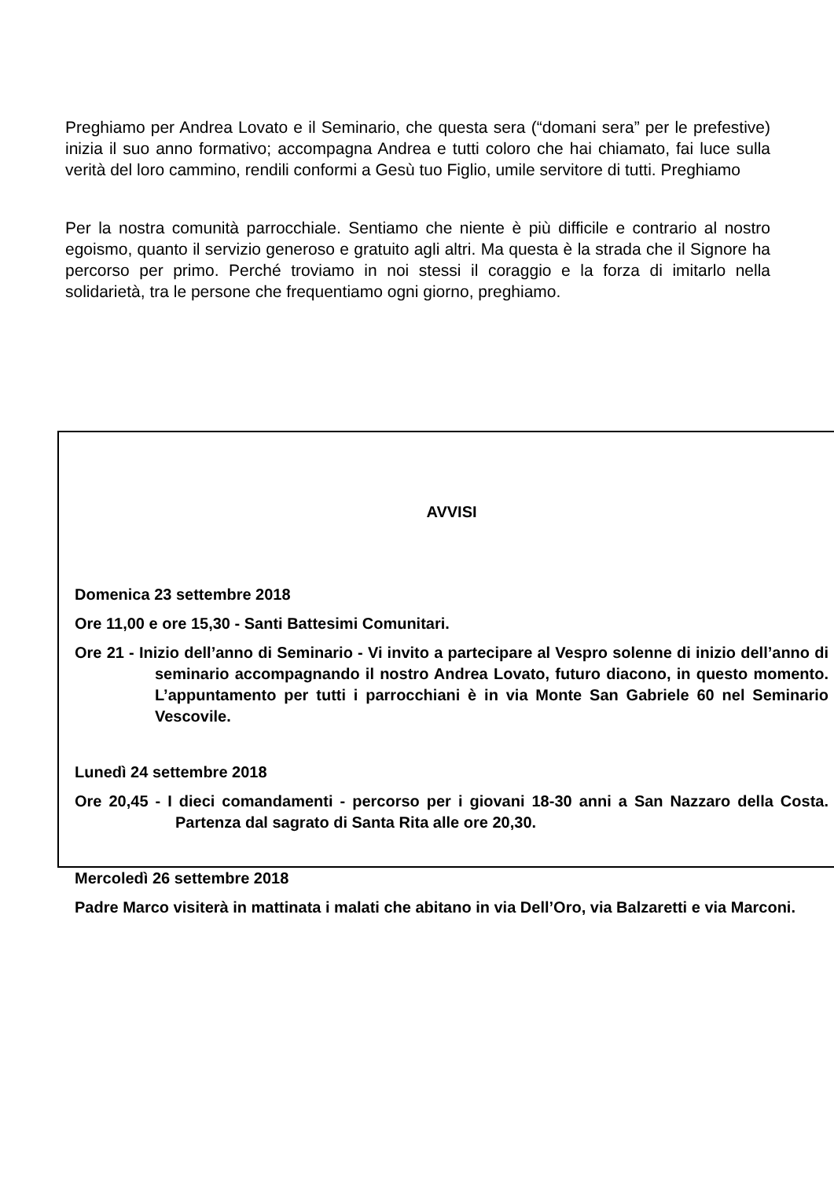Preghiamo per Andrea Lovato e il Seminario, che questa sera (“domani sera” per le prefestive) inizia il suo anno formativo; accompagna Andrea e tutti coloro che hai chiamato, fai luce sulla verità del loro cammino, rendili conformi a Gesù tuo Figlio, umile servitore di tutti. Preghiamo
Per la nostra comunità parrocchiale. Sentiamo che niente è più difficile e contrario al nostro egoismo, quanto il servizio generoso e gratuito agli altri. Ma questa è la strada che il Signore ha percorso per primo. Perché troviamo in noi stessi il coraggio e la forza di imitarlo nella solidarietà, tra le persone che frequentiamo ogni giorno, preghiamo.
AVVISI
Domenica 23 settembre 2018
Ore 11,00 e ore 15,30 - Santi Battesimi Comunitari.
Ore 21 - Inizio dell’anno di Seminario - Vi invito a partecipare al Vespro solenne di inizio dell’anno di seminario accompagnando il nostro Andrea Lovato, futuro diacono, in questo momento. L’appuntamento per tutti i parrocchiani è in via Monte San Gabriele 60 nel Seminario Vescovile.
Lunedì 24 settembre 2018
Ore 20,45 - I dieci comandamenti - percorso per i giovani 18-30 anni a San Nazzaro della Costa. Partenza dal sagrato di Santa Rita alle ore 20,30.
Mercoledì 26 settembre 2018
Padre Marco visiterà in mattinata i malati che abitano in via Dell’Oro, via Balzaretti e via Marconi.